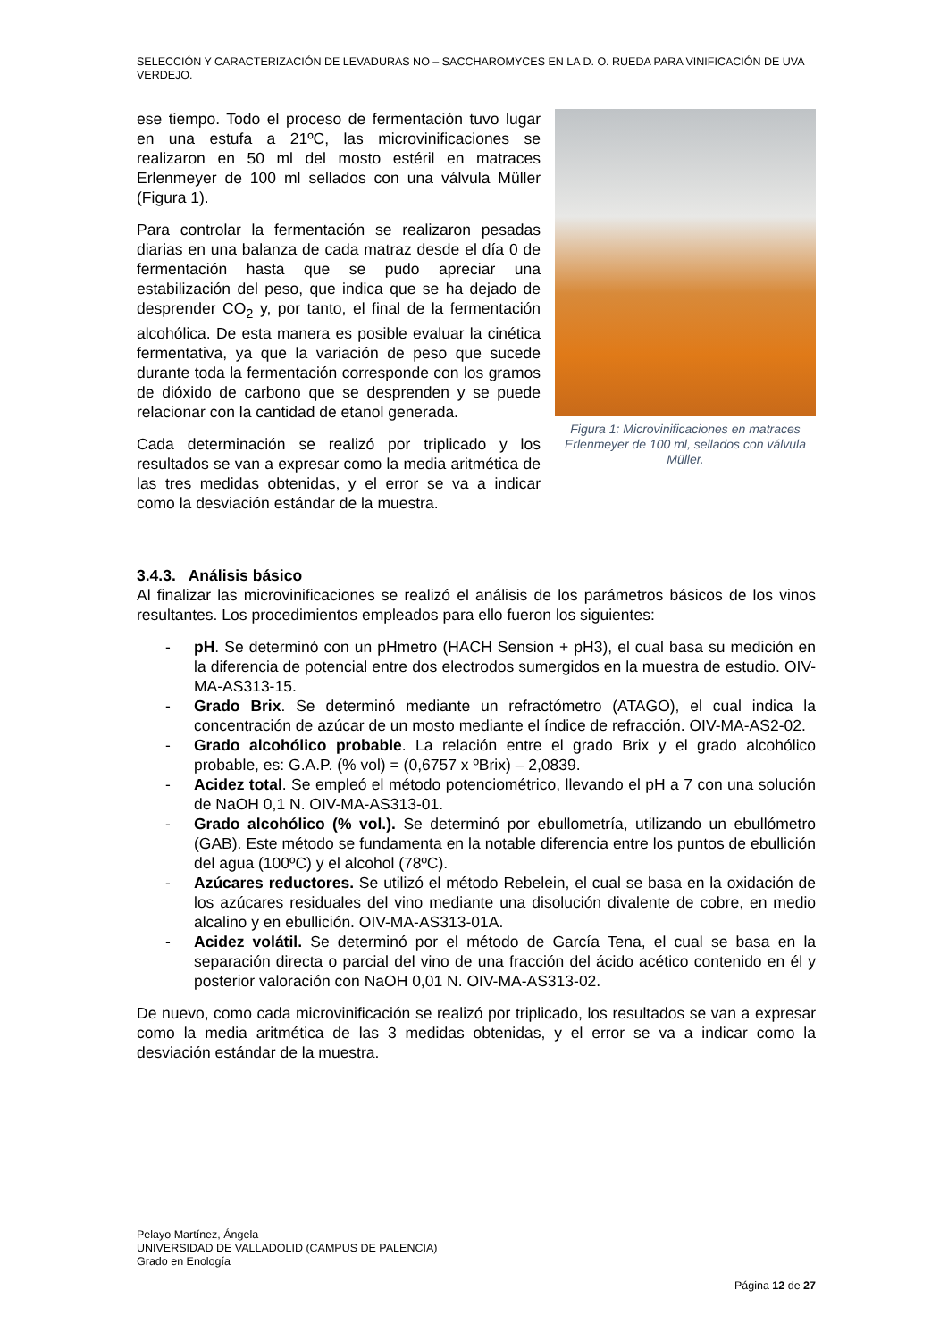SELECCIÓN Y CARACTERIZACIÓN DE LEVADURAS NO – SACCHAROMYCES EN LA D. O. RUEDA PARA VINIFICACIÓN DE UVA VERDEJO.
Figura 1: Microvinificaciones en matraces Erlenmeyer de 100 ml, sellados con válvula Müller.
ese tiempo. Todo el proceso de fermentación tuvo lugar en una estufa a 21ºC, las microvinificaciones se realizaron en 50 ml del mosto estéril en matraces Erlenmeyer de 100 ml sellados con una válvula Müller (Figura 1).
Para controlar la fermentación se realizaron pesadas diarias en una balanza de cada matraz desde el día 0 de fermentación hasta que se pudo apreciar una estabilización del peso, que indica que se ha dejado de desprender CO<sub>2</sub> y, por tanto, el final de la fermentación alcohólica. De esta manera es posible evaluar la cinética fermentativa, ya que la variación de peso que sucede durante toda la fermentación corresponde con los gramos de dióxido de carbono que se desprenden y se puede relacionar con la cantidad de etanol generada.
Cada determinación se realizó por triplicado y los resultados se van a expresar como la media aritmética de las tres medidas obtenidas, y el error se va a indicar como la desviación estándar de la muestra.
3.4.3. Análisis básico
Al finalizar las microvinificaciones se realizó el análisis de los parámetros básicos de los vinos resultantes. Los procedimientos empleados para ello fueron los siguientes:
- pH. Se determinó con un pHmetro (HACH Sension + pH3), el cual basa su medición en la diferencia de potencial entre dos electrodos sumergidos en la muestra de estudio. OIV-MA-AS313-15.
- Grado Brix. Se determinó mediante un refractómetro (ATAGO), el cual indica la concentración de azúcar de un mosto mediante el índice de refracción. OIV-MA-AS2-02.
- Grado alcohólico probable. La relación entre el grado Brix y el grado alcohólico probable, es: G.A.P. (% vol) = (0,6757 x ºBrix) – 2,0839.
- Acidez total. Se empleó el método potenciométrico, llevando el pH a 7 con una solución de NaOH 0,1 N. OIV-MA-AS313-01.
- Grado alcohólico (% vol.). Se determinó por ebullometría, utilizando un ebullómetro (GAB). Este método se fundamenta en la notable diferencia entre los puntos de ebullición del agua (100ºC) y el alcohol (78ºC).
- Azúcares reductores. Se utilizó el método Rebelein, el cual se basa en la oxidación de los azúcares residuales del vino mediante una disolución divalente de cobre, en medio alcalino y en ebullición. OIV-MA-AS313-01A.
- Acidez volátil. Se determinó por el método de García Tena, el cual se basa en la separación directa o parcial del vino de una fracción del ácido acético contenido en él y posterior valoración con NaOH 0,01 N. OIV-MA-AS313-02.
De nuevo, como cada microvinificación se realizó por triplicado, los resultados se van a expresar como la media aritmética de las 3 medidas obtenidas, y el error se va a indicar como la desviación estándar de la muestra.
Pelayo Martínez, Ángela
UNIVERSIDAD DE VALLADOLID (CAMPUS DE PALENCIA)
Grado en Enología
Página 12 de 27